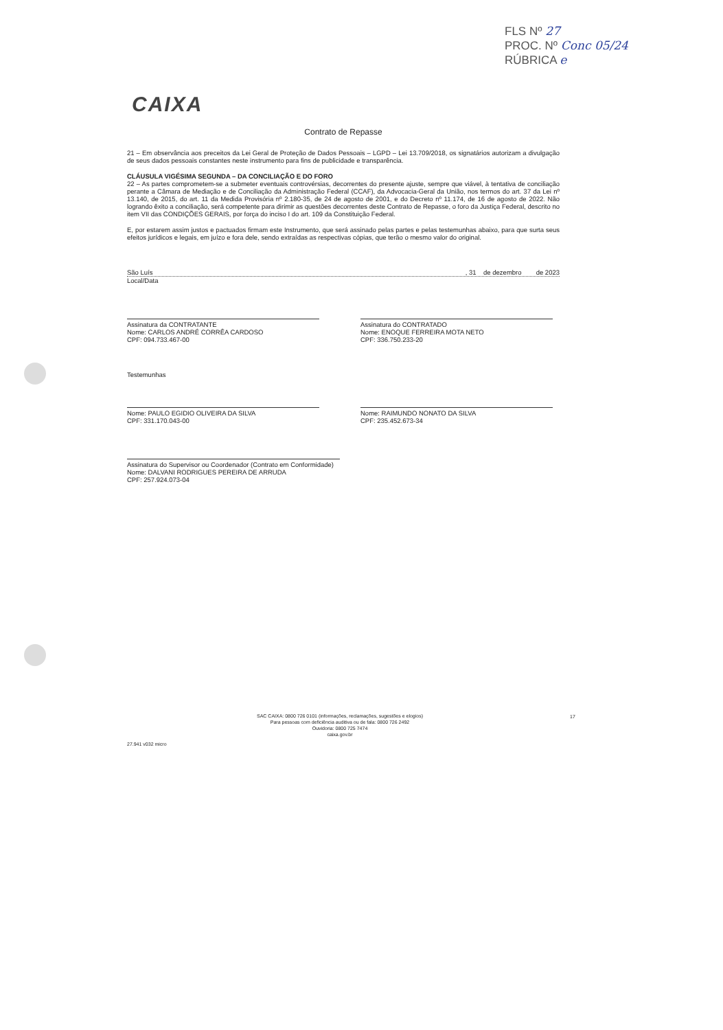FLS Nº 27
PROC. Nº Conc 05/24
RÚBRICA e
CAIXA
Contrato de Repasse
21 – Em observância aos preceitos da Lei Geral de Proteção de Dados Pessoais – LGPD – Lei 13.709/2018, os signatários autorizam a divulgação de seus dados pessoais constantes neste instrumento para fins de publicidade e transparência.
CLÁUSULA VIGÉSIMA SEGUNDA – DA CONCILIAÇÃO E DO FORO
22 – As partes comprometem-se a submeter eventuais controvérsias, decorrentes do presente ajuste, sempre que viável, à tentativa de conciliação perante a Câmara de Mediação e de Conciliação da Administração Federal (CCAF), da Advocacia-Geral da União, nos termos do art. 37 da Lei nº 13.140, de 2015, do art. 11 da Medida Provisória nº 2.180-35, de 24 de agosto de 2001, e do Decreto nº 11.174, de 16 de agosto de 2022. Não logrando êxito a conciliação, será competente para dirimir as questões decorrentes deste Contrato de Repasse, o foro da Justiça Federal, descrito no item VII das CONDIÇÕES GERAIS, por força do inciso I do art. 109 da Constituição Federal.
E, por estarem assim justos e pactuados firmam este Instrumento, que será assinado pelas partes e pelas testemunhas abaixo, para que surta seus efeitos jurídicos e legais, em juízo e fora dele, sendo extraídas as respectivas cópias, que terão o mesmo valor do original.
São Luís, 31 de dezembro de 2023
Local/Data
Assinatura da CONTRATANTE
Nome: CARLOS ANDRÉ CORRÊA CARDOSO
CPF: 094.733.467-00
Assinatura do CONTRATADO
Nome: ENOQUE FERREIRA MOTA NETO
CPF: 336.750.233-20
Testemunhas
Nome: PAULO EGIDIO OLIVEIRA DA SILVA
CPF: 331.170.043-00
Nome: RAIMUNDO NONATO DA SILVA
CPF: 235.452.673-34
Assinatura do Supervisor ou Coordenador (Contrato em Conformidade)
Nome: DALVANI RODRIGUES PEREIRA DE ARRUDA
CPF: 257.924.073-04
SAC CAIXA: 0800 726 0101 (informações, reclamações, sugestões e elogios)
Para pessoas com deficiência auditiva ou de fala: 0800 726 2492
Ouvidoria: 0800 725 7474
caixa.gov.br
17
27.941 v032 micro